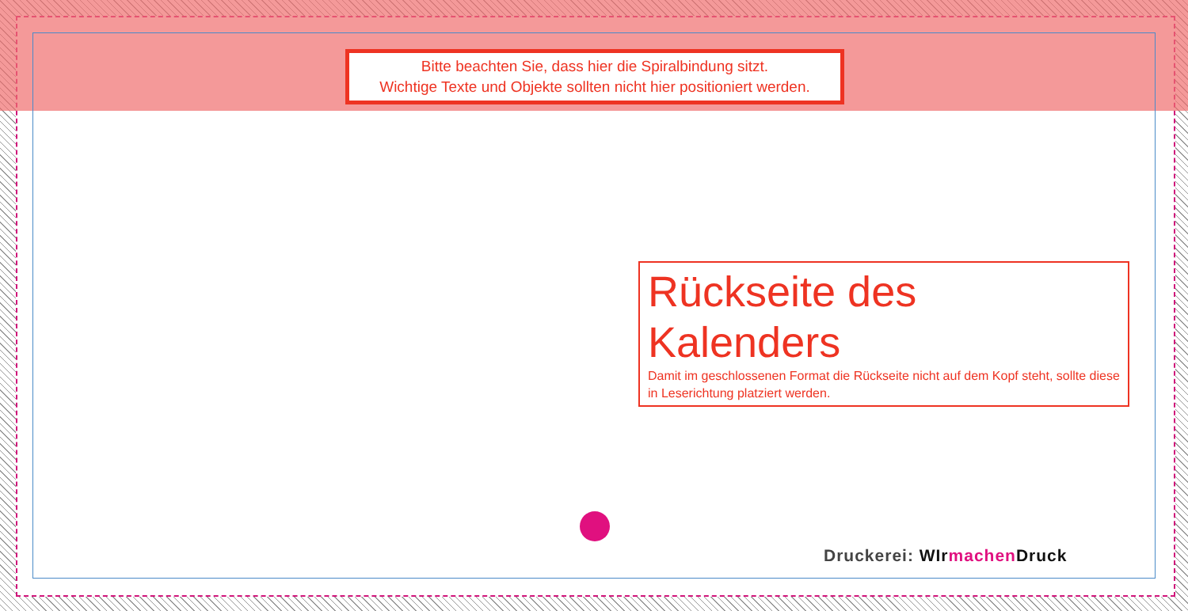Bitte beachten Sie, dass hier die Spiralbindung sitzt.
Wichtige Texte und Objekte sollten nicht hier positioniert werden.
Rückseite des Kalenders
Damit im geschlossenen Format die Rückseite nicht auf dem Kopf steht, sollte diese in Leserichtung platziert werden.
Druckerei: WIr machen Druck